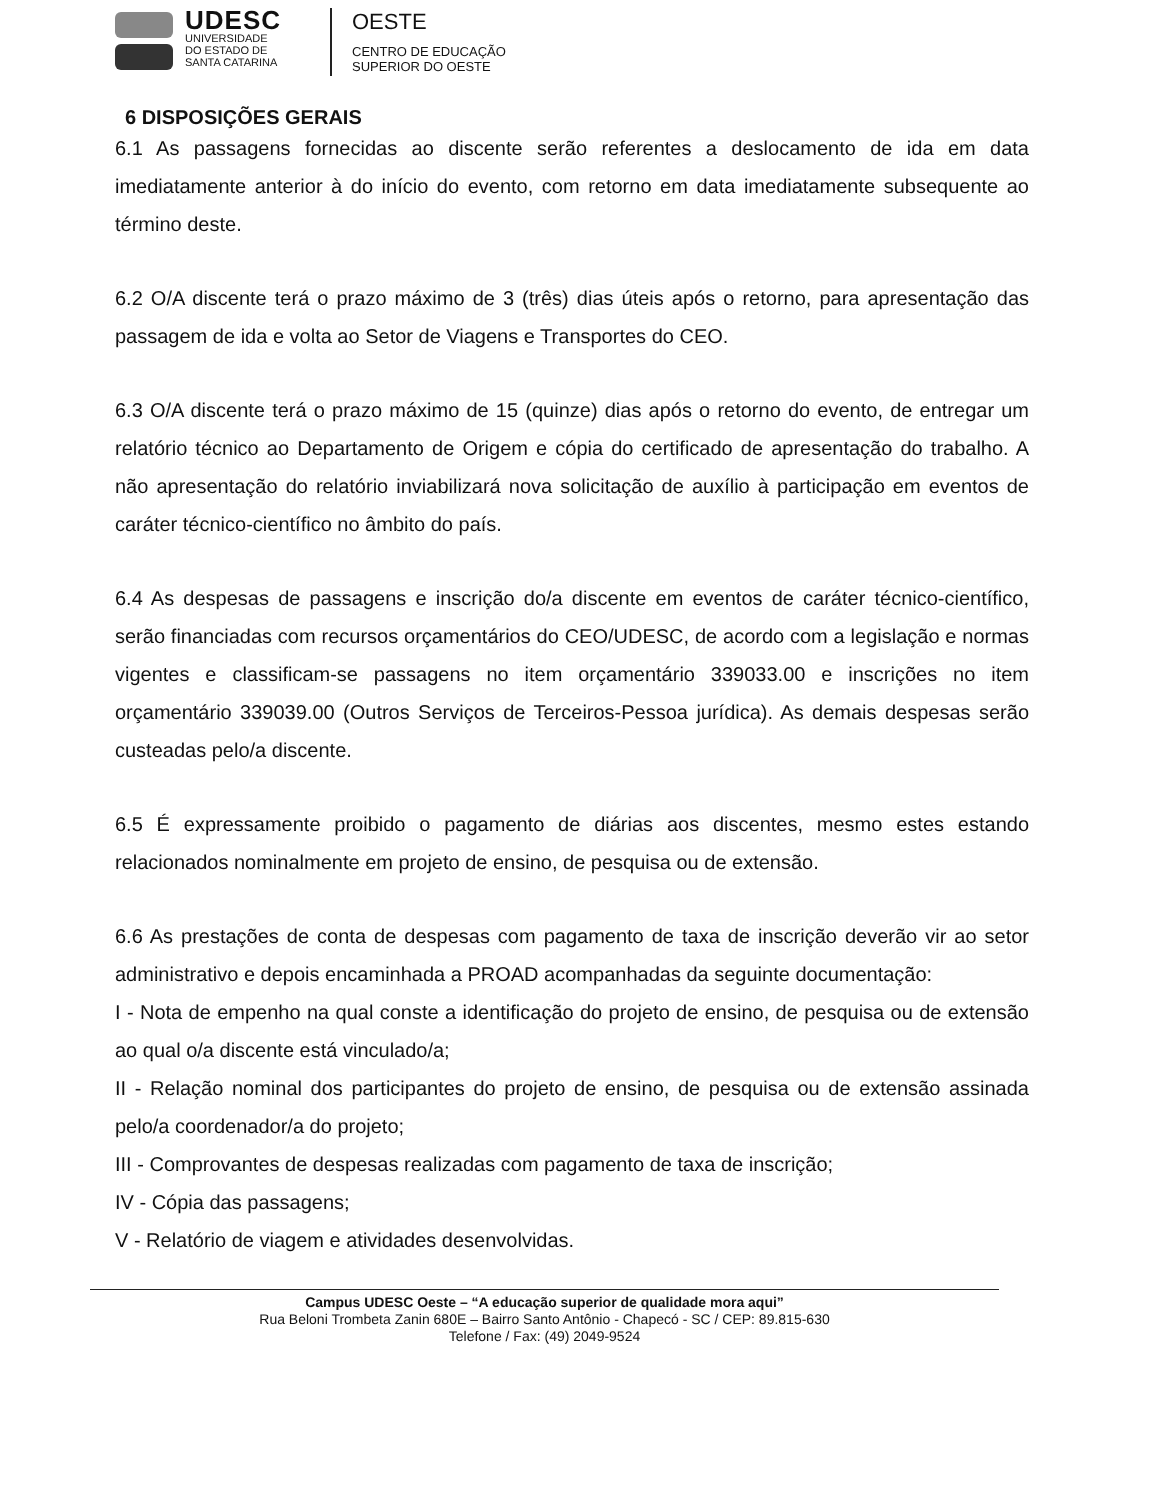UDESC
UNIVERSIDADE
DO ESTADO DE
SANTA CATARINA
OESTE
CENTRO DE EDUCAÇÃO
SUPERIOR DO OESTE
6 DISPOSIÇÕES GERAIS
6.1 As passagens fornecidas ao discente serão referentes a deslocamento de ida em data imediatamente anterior à do início do evento, com retorno em data imediatamente subsequente ao término deste.
6.2 O/A discente terá o prazo máximo de 3 (três) dias úteis após o retorno, para apresentação das passagem de ida e volta ao Setor de Viagens e Transportes do CEO.
6.3 O/A discente terá o prazo máximo de 15 (quinze) dias após o retorno do evento, de entregar um relatório técnico ao Departamento de Origem e cópia do certificado de apresentação do trabalho. A não apresentação do relatório inviabilizará nova solicitação de auxílio à participação em eventos de caráter técnico-científico no âmbito do país.
6.4 As despesas de passagens e inscrição do/a discente em eventos de caráter técnico-científico, serão financiadas com recursos orçamentários do CEO/UDESC, de acordo com a legislação e normas vigentes e classificam-se passagens no item orçamentário 339033.00 e inscrições no item orçamentário 339039.00 (Outros Serviços de Terceiros-Pessoa jurídica). As demais despesas serão custeadas pelo/a discente.
6.5 É expressamente proibido o pagamento de diárias aos discentes, mesmo estes estando relacionados nominalmente em projeto de ensino, de pesquisa ou de extensão.
6.6 As prestações de conta de despesas com pagamento de taxa de inscrição deverão vir ao setor administrativo e depois encaminhada a PROAD acompanhadas da seguinte documentação:
I - Nota de empenho na qual conste a identificação do projeto de ensino, de pesquisa ou de extensão ao qual o/a discente está vinculado/a;
II - Relação nominal dos participantes do projeto de ensino, de pesquisa ou de extensão assinada pelo/a coordenador/a do projeto;
III - Comprovantes de despesas realizadas com pagamento de taxa de inscrição;
IV - Cópia das passagens;
V - Relatório de viagem e atividades desenvolvidas.
Campus UDESC Oeste – “A educação superior de qualidade mora aqui”
Rua Beloni Trombeta Zanin 680E – Bairro Santo Antônio - Chapecó - SC / CEP: 89.815-630
Telefone / Fax: (49) 2049-9524